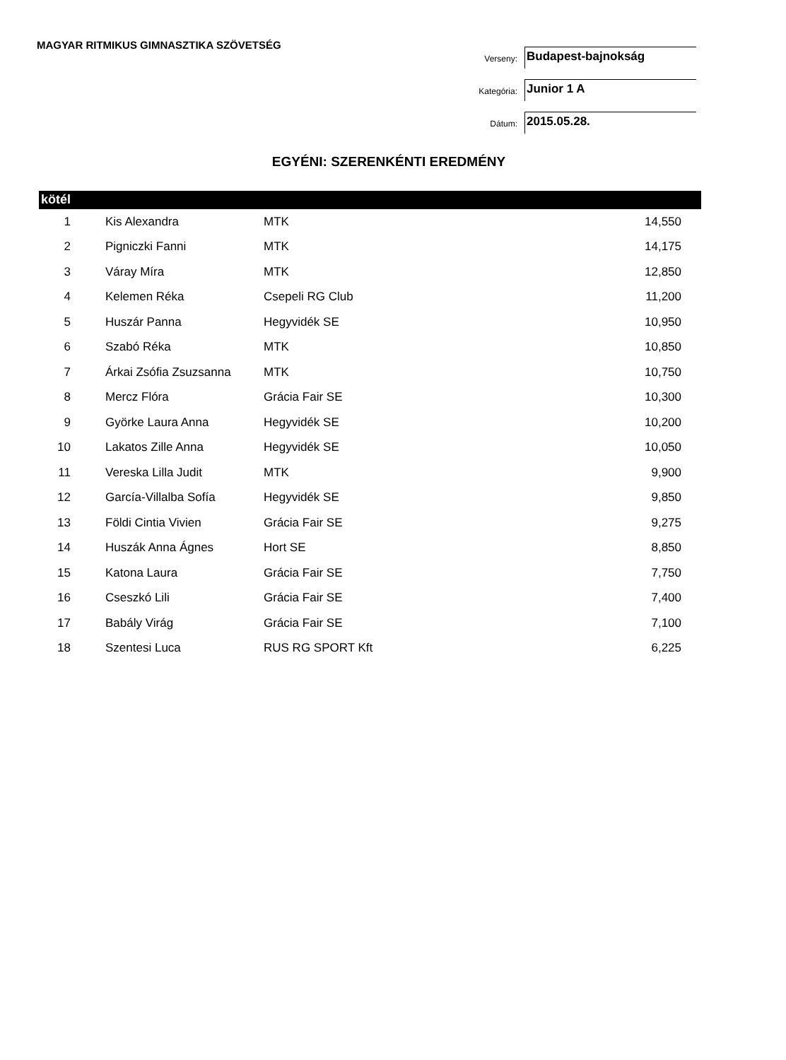MAGYAR RITMIKUS GIMNASZTIKA SZÖVETSÉG
Verseny:
Budapest-bajnokság
Kategória:
Junior 1 A
Dátum:
2015.05.28.
EGYÉNI: SZERENKÉNTI EREDMÉNY
kötél
| 1 | Kis Alexandra | MTK | 14,550 |
| 2 | Pigniczki Fanni | MTK | 14,175 |
| 3 | Váray Míra | MTK | 12,850 |
| 4 | Kelemen Réka | Csepeli RG Club | 11,200 |
| 5 | Huszár Panna | Hegyvidék SE | 10,950 |
| 6 | Szabó Réka | MTK | 10,850 |
| 7 | Árkai Zsófia Zsuzsanna | MTK | 10,750 |
| 8 | Mercz Flóra | Grácia Fair SE | 10,300 |
| 9 | Györke Laura Anna | Hegyvidék SE | 10,200 |
| 10 | Lakatos Zille Anna | Hegyvidék SE | 10,050 |
| 11 | Vereska Lilla Judit | MTK | 9,900 |
| 12 | García-Villalba Sofía | Hegyvidék SE | 9,850 |
| 13 | Földi Cintia Vivien | Grácia Fair SE | 9,275 |
| 14 | Huszák Anna Ágnes | Hort SE | 8,850 |
| 15 | Katona Laura | Grácia Fair SE | 7,750 |
| 16 | Cseszkó Lili | Grácia Fair SE | 7,400 |
| 17 | Babály Virág | Grácia Fair SE | 7,100 |
| 18 | Szentesi Luca | RUS RG SPORT Kft | 6,225 |